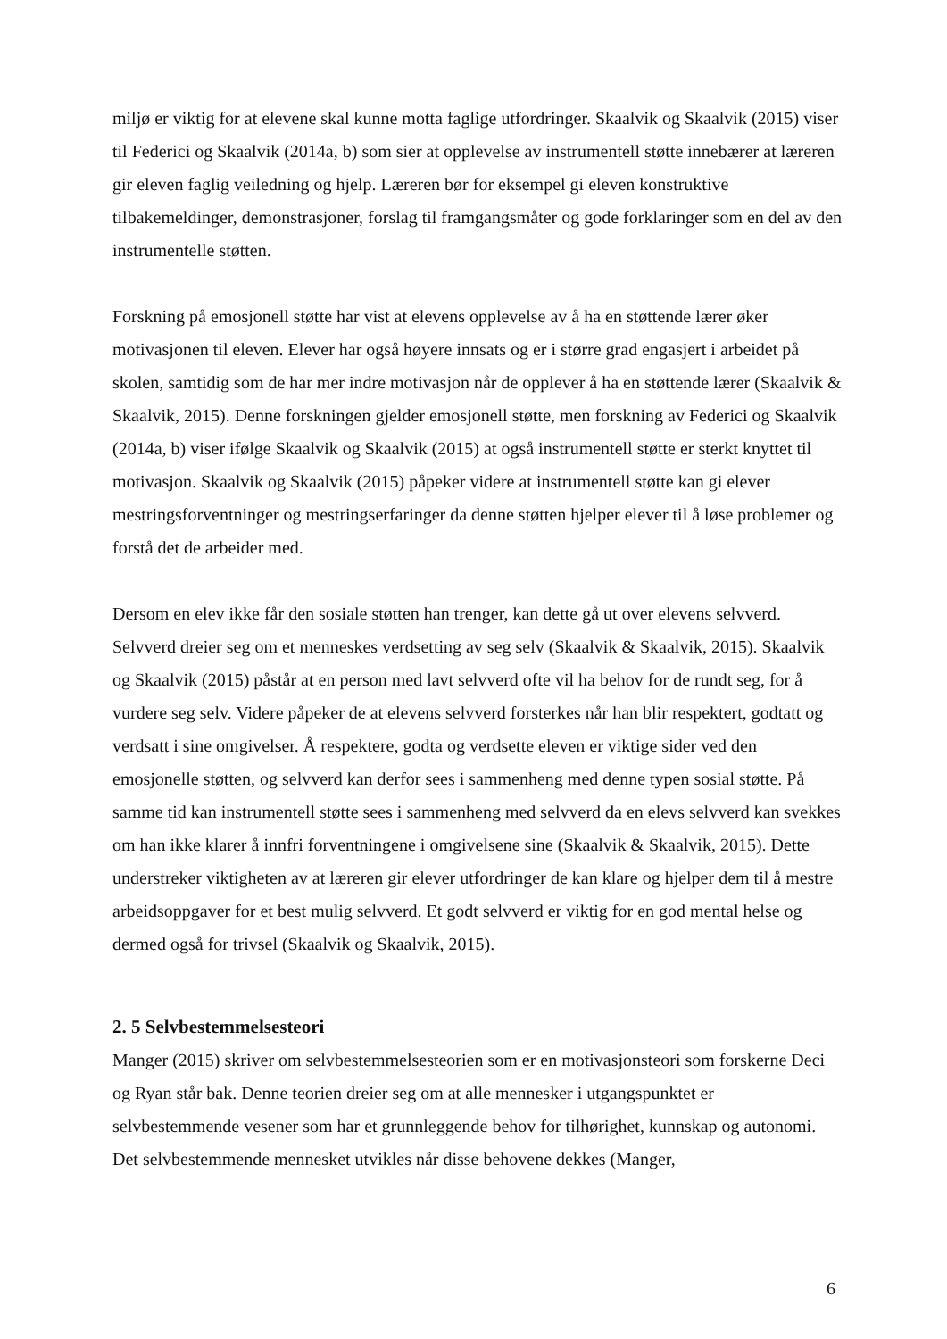miljø er viktig for at elevene skal kunne motta faglige utfordringer. Skaalvik og Skaalvik (2015) viser til Federici og Skaalvik (2014a, b) som sier at opplevelse av instrumentell støtte innebærer at læreren gir eleven faglig veiledning og hjelp. Læreren bør for eksempel gi eleven konstruktive tilbakemeldinger, demonstrasjoner, forslag til framgangsmåter og gode forklaringer som en del av den instrumentelle støtten.
Forskning på emosjonell støtte har vist at elevens opplevelse av å ha en støttende lærer øker motivasjonen til eleven. Elever har også høyere innsats og er i større grad engasjert i arbeidet på skolen, samtidig som de har mer indre motivasjon når de opplever å ha en støttende lærer (Skaalvik & Skaalvik, 2015). Denne forskningen gjelder emosjonell støtte, men forskning av Federici og Skaalvik (2014a, b) viser ifølge Skaalvik og Skaalvik (2015) at også instrumentell støtte er sterkt knyttet til motivasjon. Skaalvik og Skaalvik (2015) påpeker videre at instrumentell støtte kan gi elever mestringsforventninger og mestringserfaringer da denne støtten hjelper elever til å løse problemer og forstå det de arbeider med.
Dersom en elev ikke får den sosiale støtten han trenger, kan dette gå ut over elevens selvverd. Selvverd dreier seg om et menneskes verdsetting av seg selv (Skaalvik & Skaalvik, 2015). Skaalvik og Skaalvik (2015) påstår at en person med lavt selvverd ofte vil ha behov for de rundt seg, for å vurdere seg selv. Videre påpeker de at elevens selvverd forsterkes når han blir respektert, godtatt og verdsatt i sine omgivelser. Å respektere, godta og verdsette eleven er viktige sider ved den emosjonelle støtten, og selvverd kan derfor sees i sammenheng med denne typen sosial støtte. På samme tid kan instrumentell støtte sees i sammenheng med selvverd da en elevs selvverd kan svekkes om han ikke klarer å innfri forventningene i omgivelsene sine (Skaalvik & Skaalvik, 2015). Dette understreker viktigheten av at læreren gir elever utfordringer de kan klare og hjelper dem til å mestre arbeidsoppgaver for et best mulig selvverd. Et godt selvverd er viktig for en god mental helse og dermed også for trivsel (Skaalvik og Skaalvik, 2015).
2. 5 Selvbestemmelsesteori
Manger (2015) skriver om selvbestemmelsesteorien som er en motivasjonsteori som forskerne Deci og Ryan står bak. Denne teorien dreier seg om at alle mennesker i utgangspunktet er selvbestemmende vesener som har et grunnleggende behov for tilhørighet, kunnskap og autonomi. Det selvbestemmende mennesket utvikles når disse behovene dekkes (Manger,
6